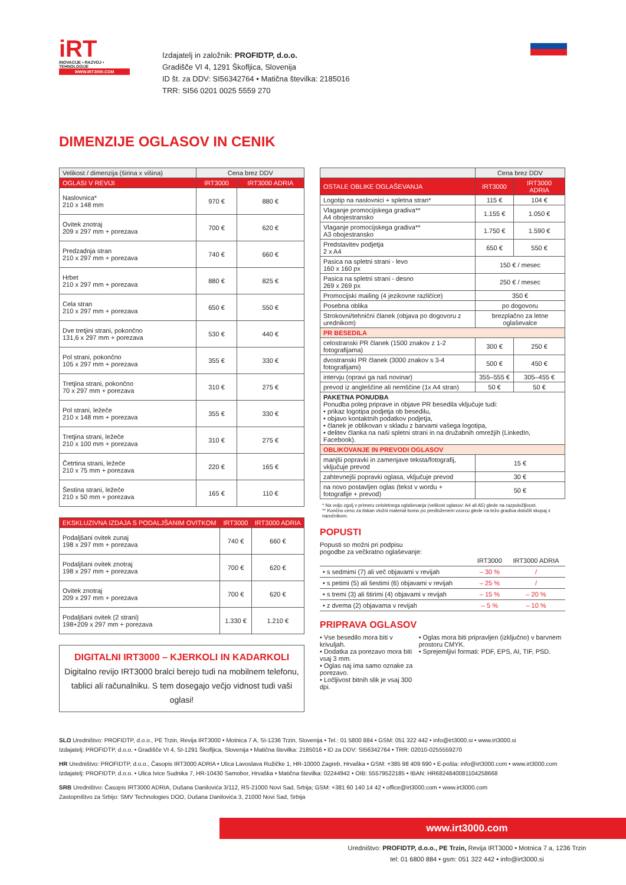iRT
INOVACIJE • RAZVOJ • TEHNOLOGIJE
WWW.IRT3000.COM
Izdajatelj in založnik: PROFIDTP, d.o.o.
Gradišče VI 4, 1291 Škofljica, Slovenija
ID št. za DDV: SI56342764 • Matična številka: 2185016
TRR: SI56 0201 0025 5559 270
DIMENZIJE OGLASOV IN CENIK
| Velikost / dimenzija (širina x višina) | Cena brez DDV | |
| --- | --- | --- |
| OGLASI V REVIJI | IRT3000 | IRT3000 ADRIA |
| Naslovnica* 210 x 148 mm | 970 € | 880 € |
| Ovitek znotraj 209 x 297 mm + porezava | 700 € | 620 € |
| Predzadnja stran 210 x 297 mm + porezava | 740 € | 660 € |
| Hrbet 210 x 297 mm + porezava | 880 € | 825 € |
| Cela stran 210 x 297 mm + porezava | 650 € | 550 € |
| Dve tretjini strani, pokončno 131,6 x 297 mm + porezava | 530 € | 440 € |
| Pol strani, pokončno 105 x 297 mm + porezava | 355 € | 330 € |
| Tretjina strani, pokončno 70 x 297 mm + porezava | 310 € | 275 € |
| Pol strani, ležeče 210 x 148 mm + porezava | 355 € | 330 € |
| Tretjina strani, ležeče 210 x 100 mm + porezava | 310 € | 275 € |
| Četrtina strani, ležeče 210 x 75 mm + porezava | 220 € | 165 € |
| Šestina strani, ležeče 210 x 50 mm + porezava | 165 € | 110 € |
| EKSKLUZIVNA IZDAJA S PODALJŠANIM OVITKOM | IRT3000 | IRT3000 ADRIA |
| --- | --- | --- |
| Podaljšani ovitek zunaj 198 x 297 mm + porezava | 740 € | 660 € |
| Podaljšani ovitek znotraj 198 x 297 mm + porezava | 700 € | 620 € |
| Ovitek znotraj 209 x 297 mm + porezava | 700 € | 620 € |
| Podaljšani ovitek (2 strani) 198+209 x 297 mm + porezava | 1.330 € | 1.210 € |
DIGITALNI IRT3000 – KJERKOLI IN KADARKOLI
Digitalno revijo IRT3000 bralci berejo tudi na mobilnem telefonu, tablici ali računalniku. S tem dosegajo večjo vidnost tudi vaši oglasi!
| | Cena brez DDV | |
| --- | --- | --- |
| OSTALE OBLIKE OGLAŠEVANJA | IRT3000 | IRT3000 ADRIA |
| Logotip na naslovnici + spletna stran* | 115 € | 104 € |
| Vlaganje promocijskega gradiva** A4 obojestransko | 1.155 € | 1.050 € |
| Vlaganje promocijskega gradiva** A3 obojestransko | 1.750 € | 1.590 € |
| Predstavitev podjetja 2 x A4 | 650 € | 550 € |
| Pasica na spletni strani - levo 160 x 160 px | 150 € / mesec | |
| Pasica na spletni strani - desno 269 x 269 px | 250 € / mesec | |
| Promocijski mailing (4 jezikovne različice) | 350 € | |
| Posebna oblika | po dogovoru | |
| Strokovni/tehnični članek (objava po dogovoru z urednikom) | brezplačno za letne oglaševalce | |
| PR BESEDILA | | |
| celostranski PR članek (1500 znakov z 1-2 fotografijama) | 300 € | 250 € |
| dvostranski PR članek (3000 znakov s 3-4 fotografijami) | 500 € | 450 € |
| intervju (opravi ga naš novinar) | 355–555 € | 305–455 € |
| prevod iz angleščine ali nemščine (1x A4 stran) | 50 € | 50 € |
| PAKETNA PONUDBA Ponudba poleg priprave in objave PR besedila vključuje tudi: • prikaz logotipa podjetja ob besedilu, • objavo kontaktnih podatkov podjetja, • članek je oblikovan v skladu z barvami vašega logotipa, • delitev članka na naši spletni strani in na družabnih omrežjih (LinkedIn, Facebook). | | |
| OBLIKOVANJE IN PREVODI OGLASOV | | |
| manjši popravki in zamenjave teksta/fotografij, vključuje prevod | 15 € | |
| zahtevnejši popravki oglasa, vključuje prevod | 30 € | |
| na novo postavljen oglas (tekst v wordu + fotografije + prevod) | 50 € | |
* Na voljo zgolj v primeru celoletnega oglaševanja (velikost oglasov: A4 ali A5) glede na razpoložljivost.
** Končno ceno za tiskan vložni material bomo po predloženem vzorcu glede na težo gradiva določili skupaj z naročnikom.
POPUSTI
Popusti so možni pri podpisu
pogodbe za večkratno oglaševanje:
| | IRT3000 | IRT3000 ADRIA |
| • s sedmimi (7) ali več objavami v revijah | – 30 % | / |
| • s petimi (5) ali šestimi (6) objavami v revijah | – 25 % | / |
| • s tremi (3) ali štirimi (4) objavami v revijah | – 15 % | – 20 % |
| • z dvema (2) objavama v revijah | – 5 % | – 10 % |
PRIPRAVA OGLASOV
• Vse besedilo mora biti v krivuljah.
• Dodatka za porezavo mora biti vsaj 3 mm.
• Oglas naj ima samo oznake za porezavo.
• Ločljivost bitnih slik je vsaj 300 dpi.
• Oglas mora biti pripravljen (izključno) v barvnem prostoru CMYK.
• Sprejemljivi formati: PDF, EPS, AI, TIF, PSD.
SLO Uredništvo: PROFIDTP, d.o.o., PE Trzin, Revija IRT3000 • Motnica 7 A, SI-1236 Trzin, Slovenija • Tel.: 01 5800 884 • GSM: 051 322 442 • info@irt3000.si • www.irt3000.si
Izdajatelj: PROFIDTP, d.o.o. • Gradišče VI 4, SI-1291 Škofljica, Slovenija • Matična številka: 2185016 • ID za DDV: SI56342764 • TRR: 02010-0255559270
HR Uredništvo: PROFIDTP, d.o.o., Časopis IRT3000 ADRIA • Ulica Lavoslava Ružičke 1, HR-10000 Zagreb, Hrvaška • GSM: +385 98 409 690 • E-pošta: info@irt3000.com • www.irt3000.com
Izdajatelj: PROFIDTP, d.o.o. • Ulica Ivice Sudnika 7, HR-10430 Samobor, Hrvaška • Matična številka: 02244942 • OIB: 55579522185 • IBAN: HR6824840081104258668
SRB Uredništvo: Časopis IRT3000 ADRIA, Dušana Danilovića 3/112, RS-21000 Novi Sad, Srbija; GSM: +381 60 140 14 42 • office@irt3000.com • www.irt3000.com
Zastopništvo za Srbijo: SMV Technologies DOO, Dušana Danilovića 3, 21000 Novi Sad, Srbija
www.irt3000.com
Uredništvo: PROFIDTP, d.o.o., PE Trzin, Revija IRT3000 • Motnica 7 a, 1236 Trzin
tel: 01 6800 884 • gsm: 051 322 442 • info@irt3000.si